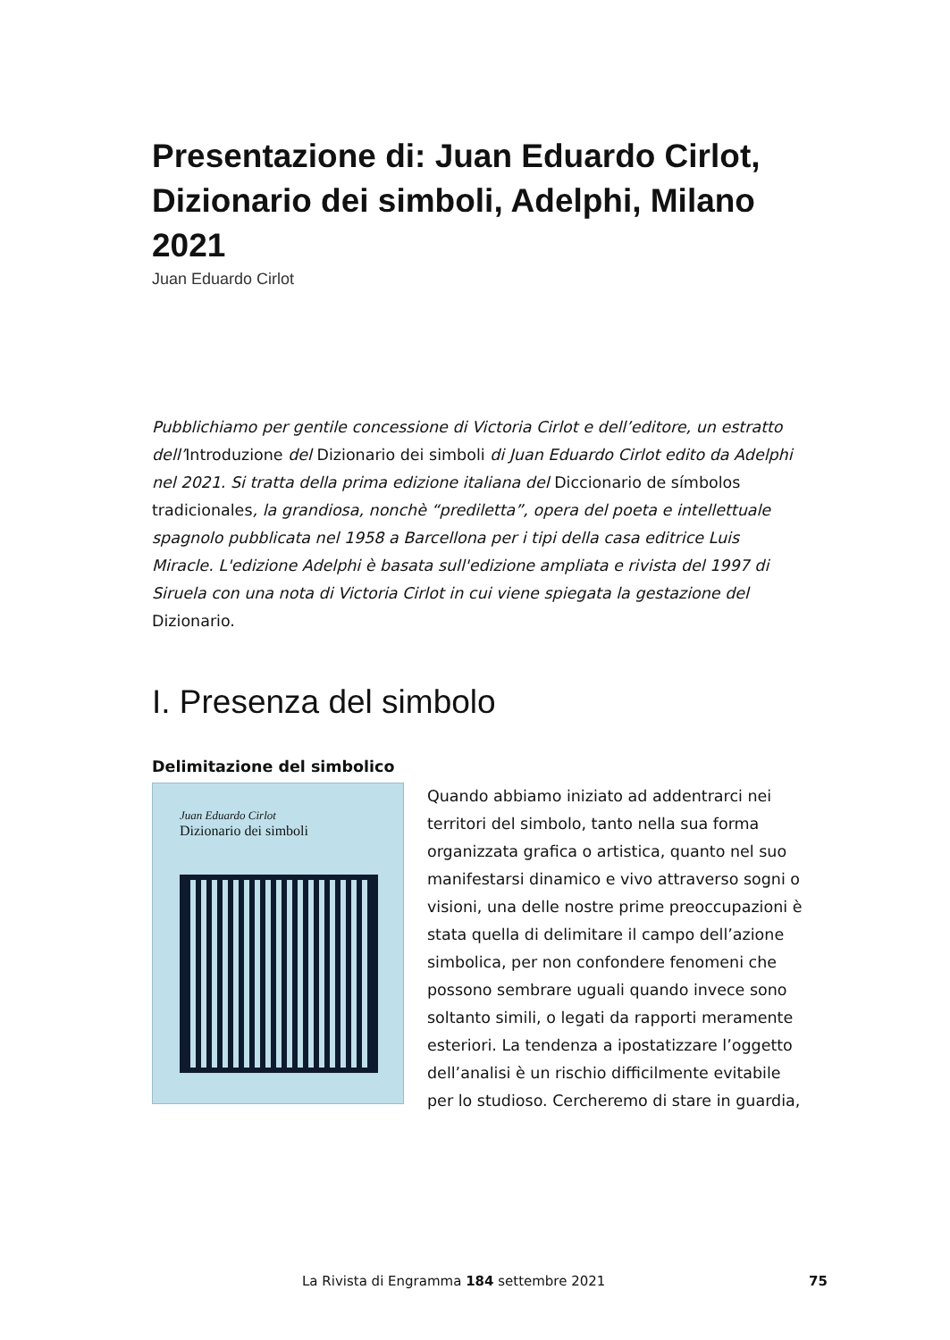Presentazione di: Juan Eduardo Cirlot, Dizionario dei simboli, Adelphi, Milano 2021
Juan Eduardo Cirlot
Pubblichiamo per gentile concessione di Victoria Cirlot e dell’editore, un estratto dell’Introduzione del Dizionario dei simboli di Juan Eduardo Cirlot edito da Adelphi nel 2021. Si tratta della prima edizione italiana del Diccionario de símbolos tradicionales, la grandiosa, nonchè “prediletta”, opera del poeta e intellettuale spagnolo pubblicata nel 1958 a Barcellona per i tipi della casa editrice Luis Miracle. L'edizione Adelphi è basata sull'edizione ampliata e rivista del 1997 di Siruela con una nota di Victoria Cirlot in cui viene spiegata la gestazione del Dizionario.
I. Presenza del simbolo
Delimitazione del simbolico
Juan Eduardo Cirlot
Dizionario dei simboli
Quando abbiamo iniziato ad addentrarci nei territori del simbolo, tanto nella sua forma organizzata grafica o artistica, quanto nel suo manifestarsi dinamico e vivo attraverso sogni o visioni, una delle nostre prime preoccupazioni è stata quella di delimitare il campo dell’azione simbolica, per non confondere fenomeni che possono sembrare uguali quando invece sono soltanto simili, o legati da rapporti meramente esteriori. La tendenza a ipostatizzare l’oggetto dell’analisi è un rischio difficilmente evitabile per lo studioso. Cercheremo di stare in guardia,
La Rivista di Engramma 184 settembre 2021 75